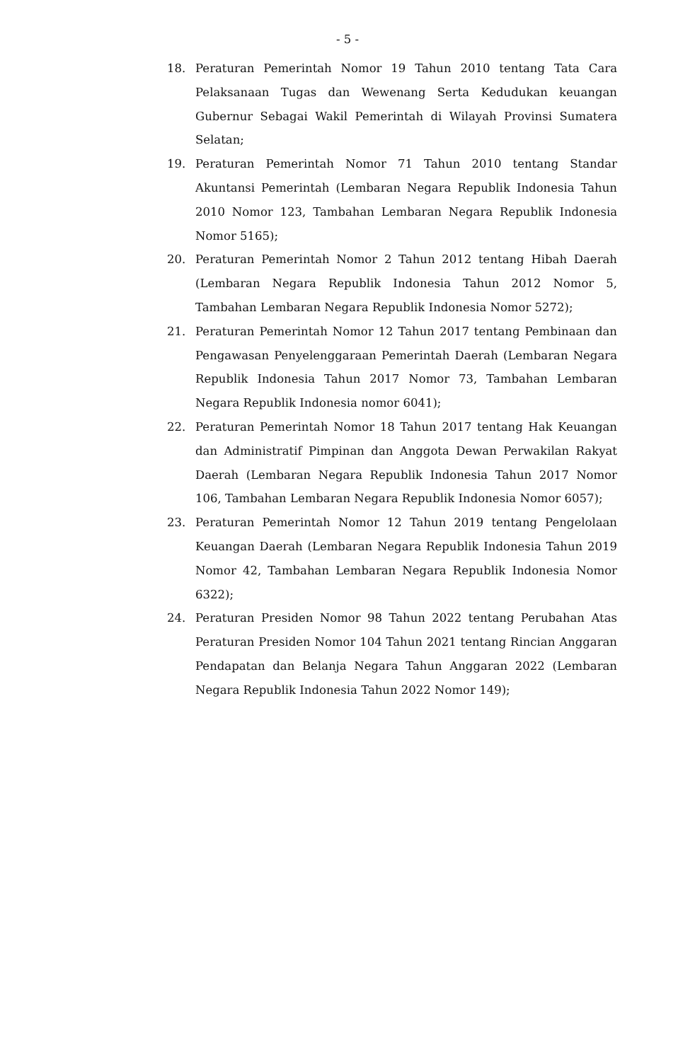- 5 -
18. Peraturan Pemerintah Nomor 19 Tahun 2010 tentang Tata Cara Pelaksanaan Tugas dan Wewenang Serta Kedudukan keuangan Gubernur Sebagai Wakil Pemerintah di Wilayah Provinsi Sumatera Selatan;
19. Peraturan Pemerintah Nomor 71 Tahun 2010 tentang Standar Akuntansi Pemerintah (Lembaran Negara Republik Indonesia Tahun 2010 Nomor 123, Tambahan Lembaran Negara Republik Indonesia Nomor 5165);
20. Peraturan Pemerintah Nomor 2 Tahun 2012 tentang Hibah Daerah (Lembaran Negara Republik Indonesia Tahun 2012 Nomor 5, Tambahan Lembaran Negara Republik Indonesia Nomor 5272);
21. Peraturan Pemerintah Nomor 12 Tahun 2017 tentang Pembinaan dan Pengawasan Penyelenggaraan Pemerintah Daerah (Lembaran Negara Republik Indonesia Tahun 2017 Nomor 73, Tambahan Lembaran Negara Republik Indonesia nomor 6041);
22. Peraturan Pemerintah Nomor 18 Tahun 2017 tentang Hak Keuangan dan Administratif Pimpinan dan Anggota Dewan Perwakilan Rakyat Daerah (Lembaran Negara Republik Indonesia Tahun 2017 Nomor 106, Tambahan Lembaran Negara Republik Indonesia Nomor 6057);
23. Peraturan Pemerintah Nomor 12 Tahun 2019 tentang Pengelolaan Keuangan Daerah (Lembaran Negara Republik Indonesia Tahun 2019 Nomor 42, Tambahan Lembaran Negara Republik Indonesia Nomor 6322);
24. Peraturan Presiden Nomor 98 Tahun 2022 tentang Perubahan Atas Peraturan Presiden Nomor 104 Tahun 2021 tentang Rincian Anggaran Pendapatan dan Belanja Negara Tahun Anggaran 2022 (Lembaran Negara Republik Indonesia Tahun 2022 Nomor 149);